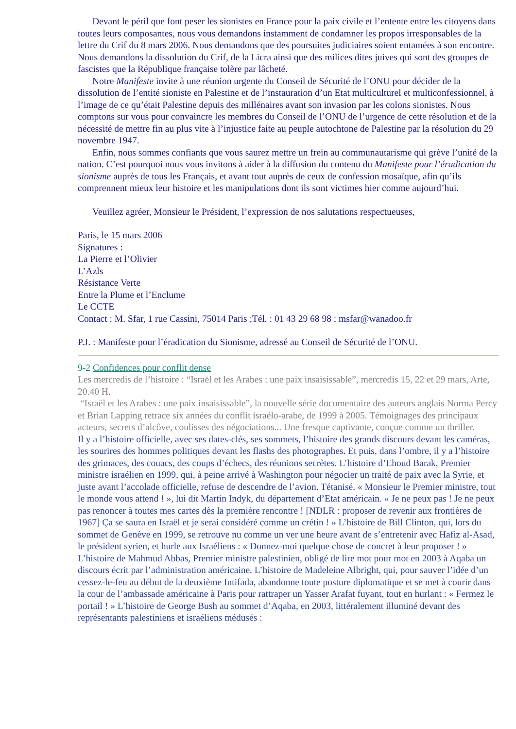Devant le péril que font peser les sionistes en France pour la paix civile et l’entente entre les citoyens dans toutes leurs composantes, nous vous demandons instamment de condamner les propos irresponsables de la lettre du Crif du 8 mars 2006. Nous demandons que des poursuites judiciaires soient entamées à son encontre. Nous demandons la dissolution du Crif, de la Licra ainsi que des milices dites juives qui sont des groupes de fascistes que la République française tolère par lâcheté.
Notre Manifeste invite à une réunion urgente du Conseil de Sécurité de l’ONU pour décider de la dissolution de l’entité sioniste en Palestine et de l’instauration d’un Etat multiculturel et multiconfessionnel, à l’image de ce qu’était Palestine depuis des millénaires avant son invasion par les colons sionistes. Nous comptons sur vous pour convaincre les membres du Conseil de l’ONU de l’urgence de cette résolution et de la nécessité de mettre fin au plus vite à l’injustice faite au peuple autochtone de Palestine par la résolution du 29 novembre 1947.
Enfin, nous sommes confiants que vous saurez mettre un frein au communautarisme qui grève l’unité de la nation. C’est pourquoi nous vous invitons à aider à la diffusion du contenu du Manifeste pour l’éradication du sionisme auprès de tous les Français, et avant tout auprès de ceux de confession mosaïque, afin qu’ils comprennent mieux leur histoire et les manipulations dont ils sont victimes hier comme aujourd’hui.
Veuillez agréer, Monsieur le Président, l’expression de nos salutations respectueuses,
Paris, le 15 mars 2006
Signatures :
La Pierre et l’Olivier
L’Azls
Résistance Verte
Entre la Plume et l’Enclume
Le CCTE
Contact : M. Sfar, 1 rue Cassini, 75014 Paris ;Tél. : 01 43 29 68 98 ; msfar@wanadoo.fr
P.J. : Manifeste pour l’éradication du Sionisme, adressé au Conseil de Sécurité de l’ONU.
9-2 Confidences pour conflit dense
Les mercredis de l’histoire : “Israël et les Arabes : une paix insaisissable”, mercredis 15, 22 et 29 mars, Arte, 20.40 H.
“Israël et les Arabes : une paix insaisissable”, la nouvelle série documentaire des auteurs anglais Norma Percy et Brian Lapping retrace six années du conflit israélo-arabe, de 1999 à 2005. Témoignages des principaux acteurs, secrets d’alcôve, coulisses des négociations... Une fresque captivante, conçue comme un thriller.
Il y a l’histoire officielle, avec ses dates-clés, ses sommets, l’histoire des grands discours devant les caméras, les sourires des hommes politiques devant les flashs des photographes. Et puis, dans l’ombre, il y a l’histoire des grimaces, des couacs, des coups d’échecs, des réunions secrètes. L’histoire d’Ehoud Barak, Premier ministre israélien en 1999, qui, à peine arrivé à Washington pour négocier un traité de paix avec la Syrie, et juste avant l’accolade officielle, refuse de descendre de l’avion. Tétanisé. « Monsieur le Premier ministre, tout le monde vous attend ! », lui dit Martin Indyk, du département d’Etat américain. « Je ne peux pas ! Je ne peux pas renoncer à toutes mes cartes dès la première rencontre ! [NDLR : proposer de revenir aux frontières de 1967] Ça se saura en Israël et je serai considéré comme un crétin ! » L’histoire de Bill Clinton, qui, lors du sommet de Genève en 1999, se retrouve nu comme un ver une heure avant de s’entretenir avec Hafiz al-Asad, le président syrien, et hurle aux Israéliens : « Donnez-moi quelque chose de concret à leur proposer ! » L’histoire de Mahmud Abbas, Premier ministre palestinien, obligé de lire mot pour mot en 2003 à Aqaba un discours écrit par l’administration américaine. L’histoire de Madeleine Albright, qui, pour sauver l’idée d’un cessez-le-feu au début de la deuxième Intifada, abandonne toute posture diplomatique et se met à courir dans la cour de l’ambassade américaine à Paris pour rattraper un Yasser Arafat fuyant, tout en hurlant : « Fermez le portail ! » L’histoire de George Bush au sommet d’Aqaba, en 2003, littéralement illuminé devant des représentants palestiniens et israéliens médusés :